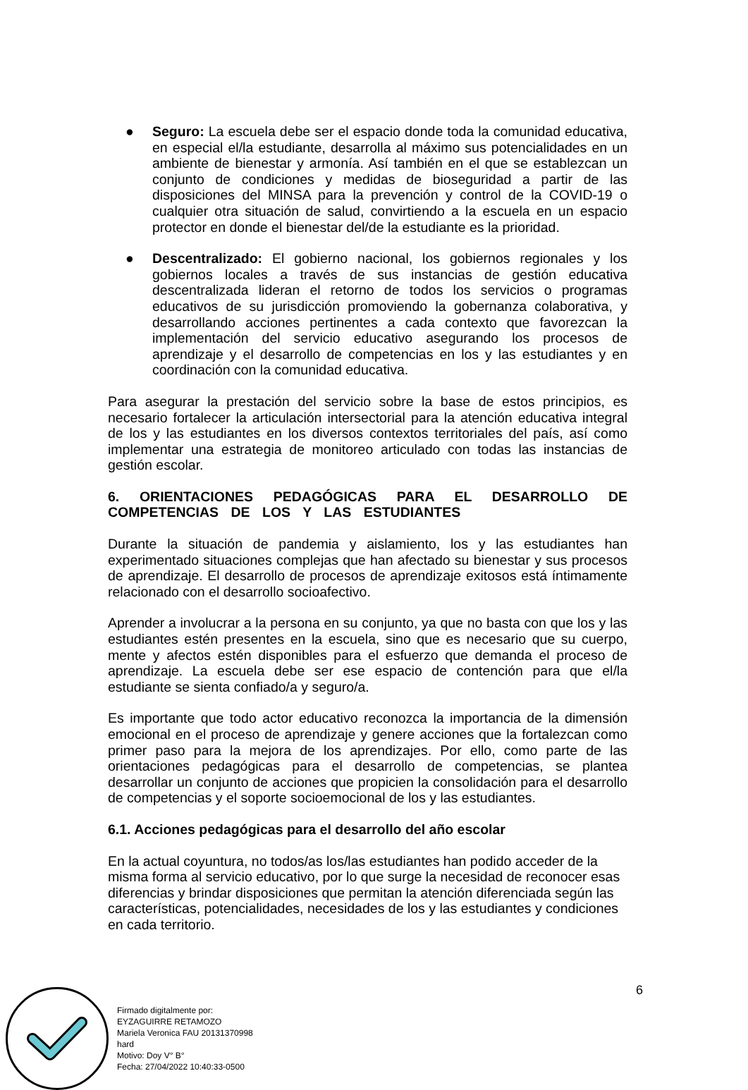● Seguro: La escuela debe ser el espacio donde toda la comunidad educativa, en especial el/la estudiante, desarrolla al máximo sus potencialidades en un ambiente de bienestar y armonía. Así también en el que se establezcan un conjunto de condiciones y medidas de bioseguridad a partir de las disposiciones del MINSA para la prevención y control de la COVID-19 o cualquier otra situación de salud, convirtiendo a la escuela en un espacio protector en donde el bienestar del/de la estudiante es la prioridad.
● Descentralizado: El gobierno nacional, los gobiernos regionales y los gobiernos locales a través de sus instancias de gestión educativa descentralizada lideran el retorno de todos los servicios o programas educativos de su jurisdicción promoviendo la gobernanza colaborativa, y desarrollando acciones pertinentes a cada contexto que favorezcan la implementación del servicio educativo asegurando los procesos de aprendizaje y el desarrollo de competencias en los y las estudiantes y en coordinación con la comunidad educativa.
Para asegurar la prestación del servicio sobre la base de estos principios, es necesario fortalecer la articulación intersectorial para la atención educativa integral de los y las estudiantes en los diversos contextos territoriales del país, así como implementar una estrategia de monitoreo articulado con todas las instancias de gestión escolar.
6. ORIENTACIONES PEDAGÓGICAS PARA EL DESARROLLO DE COMPETENCIAS DE LOS Y LAS ESTUDIANTES
Durante la situación de pandemia y aislamiento, los y las estudiantes han experimentado situaciones complejas que han afectado su bienestar y sus procesos de aprendizaje. El desarrollo de procesos de aprendizaje exitosos está íntimamente relacionado con el desarrollo socioafectivo.
Aprender a involucrar a la persona en su conjunto, ya que no basta con que los y las estudiantes estén presentes en la escuela, sino que es necesario que su cuerpo, mente y afectos estén disponibles para el esfuerzo que demanda el proceso de aprendizaje. La escuela debe ser ese espacio de contención para que el/la estudiante se sienta confiado/a y seguro/a.
Es importante que todo actor educativo reconozca la importancia de la dimensión emocional en el proceso de aprendizaje y genere acciones que la fortalezcan como primer paso para la mejora de los aprendizajes. Por ello, como parte de las orientaciones pedagógicas para el desarrollo de competencias, se plantea desarrollar un conjunto de acciones que propicien la consolidación para el desarrollo de competencias y el soporte socioemocional de los y las estudiantes.
6.1. Acciones pedagógicas para el desarrollo del año escolar
En la actual coyuntura, no todos/as los/las estudiantes han podido acceder de la misma forma al servicio educativo, por lo que surge la necesidad de reconocer esas diferencias y brindar disposiciones que permitan la atención diferenciada según las características, potencialidades, necesidades de los y las estudiantes y condiciones en cada territorio.
6
Firmado digitalmente por:
EYZAGUIRRE RETAMOZO
Mariela Veronica FAU 20131370998
hard
Motivo: Doy V° B°
Fecha: 27/04/2022 10:40:33-0500